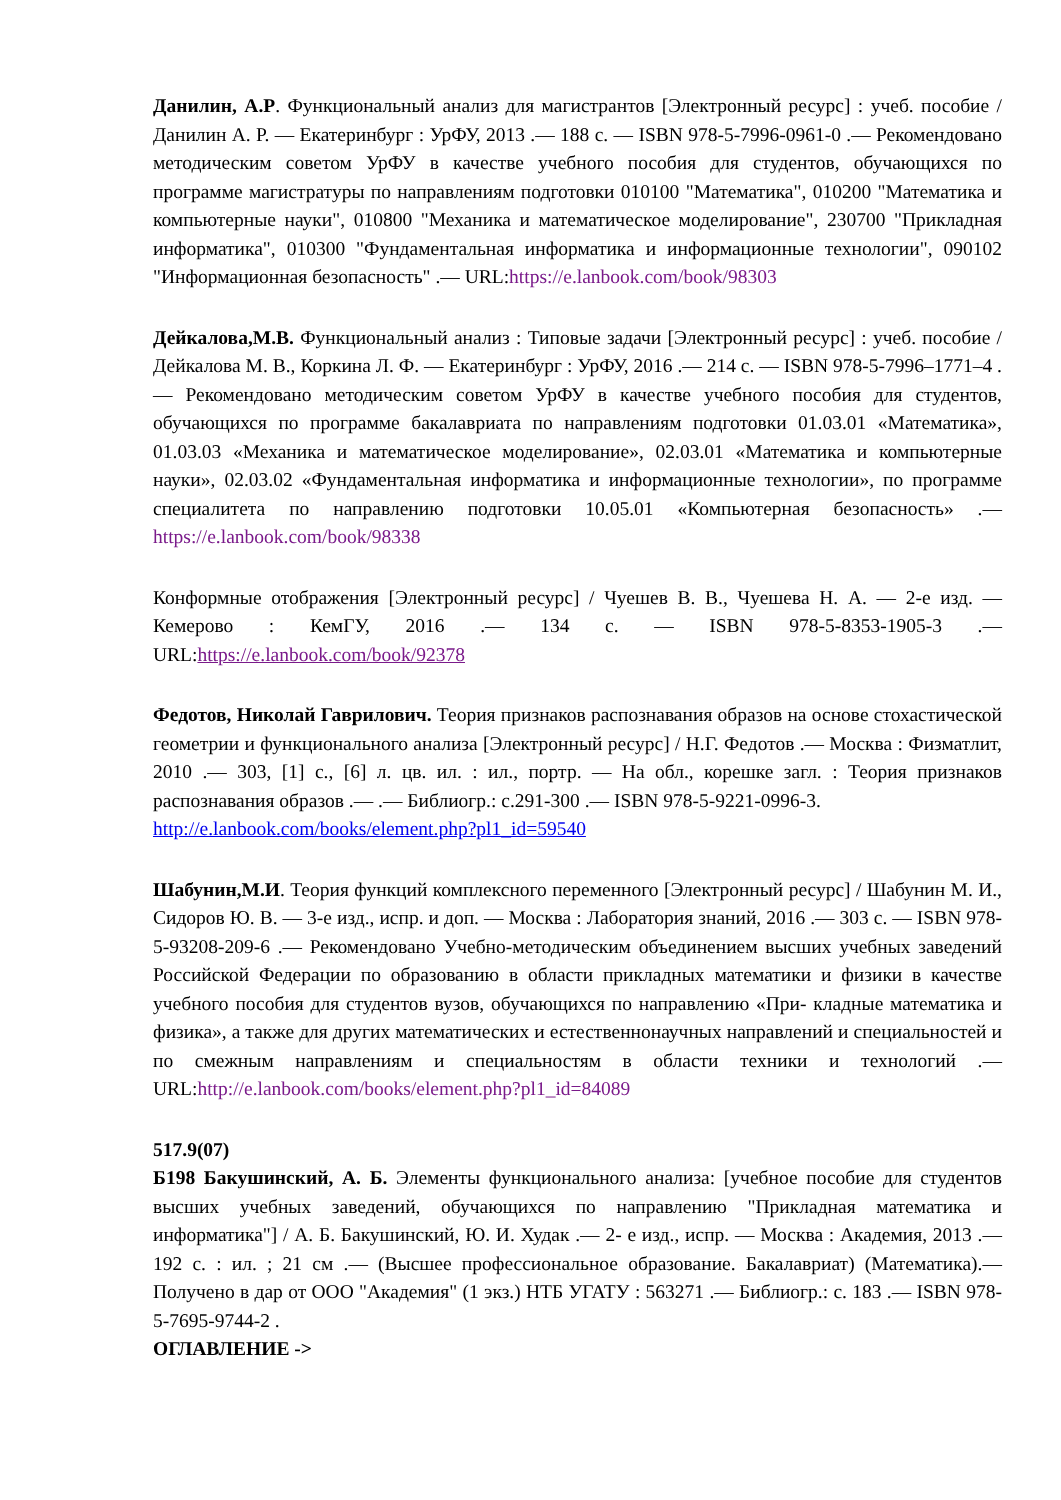Данилин, А.Р. Функциональный анализ для магистрантов [Электронный ресурс] : учеб. пособие / Данилин А. Р. — Екатеринбург : УрФУ, 2013 .— 188 с. — ISBN 978-5-7996-0961-0 .— Рекомендовано методическим советом УрФУ в качестве учебного пособия для студентов, обучающихся по программе магистратуры по направлениям подготовки 010100 "Математика", 010200 "Математика и компьютерные науки", 010800 "Механика и математическое моделирование", 230700 "Прикладная информатика", 010300 "Фундаментальная информатика и информационные технологии", 090102 "Информационная безопасность" .— URL:https://e.lanbook.com/book/98303
Дейкалова,М.В. Функциональный анализ : Типовые задачи [Электронный ресурс] : учеб. пособие / Дейкалова М. В., Коркина Л. Ф. — Екатеринбург : УрФУ, 2016 .— 214 с. — ISBN 978-5-7996–1771–4 .— Рекомендовано методическим советом УрФУ в качестве учебного пособия для студентов, обучающихся по программе бакалавриата по направлениям подготовки 01.03.01 «Математика», 01.03.03 «Механика и математическое моделирование», 02.03.01 «Математика и компьютерные науки», 02.03.02 «Фундаментальная информатика и информационные технологии», по программе специалитета по направлению подготовки 10.05.01 «Компьютерная безопасность» .— https://e.lanbook.com/book/98338
Конформные отображения [Электронный ресурс] / Чуешев В. В., Чуешева Н. А. — 2-е изд. — Кемерово : КемГУ, 2016 .— 134 с. — ISBN 978-5-8353-1905-3 .— URL:https://e.lanbook.com/book/92378
Федотов, Николай Гаврилович. Теория признаков распознавания образов на основе стохастической геометрии и функционального анализа [Электронный ресурс] / Н.Г. Федотов .— Москва : Физматлит, 2010 .— 303, [1] с., [6] л. цв. ил. : ил., портр. — На обл., корешке загл. : Теория признаков распознавания образов .— .— Библиогр.: с.291-300 .— ISBN 978-5-9221-0996-3.
http://e.lanbook.com/books/element.php?pl1_id=59540
Шабунин,М.И. Теория функций комплексного переменного [Электронный ресурс] / Шабунин М. И., Сидоров Ю. В. — 3-е изд., испр. и доп. — Москва : Лаборатория знаний, 2016 .— 303 с. — ISBN 978-5-93208-209-6 .— Рекомендовано Учебно-методическим объединением высших учебных заведений Российской Федерации по образованию в области прикладных математики и физики в качестве учебного пособия для студентов вузов, обучающихся по направлению «При- кладные математика и физика», а также для других математических и естественнонаучных направлений и специальностей и по смежным направлениям и специальностям в области техники и технологий .— URL:http://e.lanbook.com/books/element.php?pl1_id=84089
517.9(07)
Б198 Бакушинский, А. Б. Элементы функционального анализа: [учебное пособие для студентов высших учебных заведений, обучающихся по направлению "Прикладная математика и информатика"] / А. Б. Бакушинский, Ю. И. Худак .— 2- е изд., испр. — Москва : Академия, 2013 .— 192 с. : ил. ; 21 см .— (Высшее профессиональное образование. Бакалавриат) (Математика).— Получено в дар от ООО "Академия" (1 экз.) НТБ УГАТУ : 563271 .— Библиогр.: с. 183 .— ISBN 978-5-7695-9744-2 .
ОГЛАВЛЕНИЕ ->